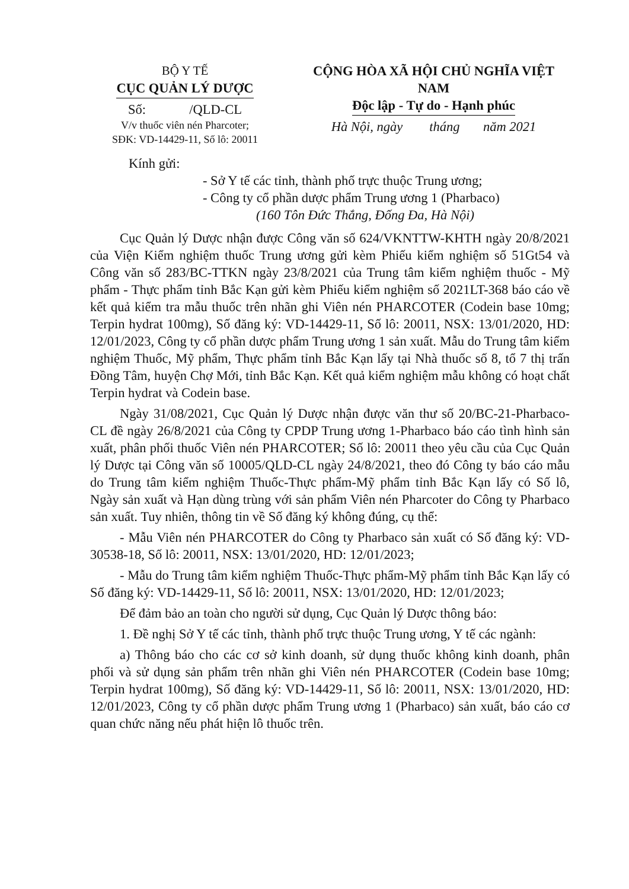BỘ Y TẾ
CỤC QUẢN LÝ DƯỢC
Số: /QLD-CL
V/v thuốc viên nén Pharcoter;
SĐK: VD-14429-11, Số lô: 20011
CỘNG HÒA XÃ HỘI CHỦ NGHĨA VIỆT NAM
Độc lập - Tự do - Hạnh phúc
Hà Nội, ngày tháng năm 2021
Kính gửi:
- Sở Y tế các tỉnh, thành phố trực thuộc Trung ương;
- Công ty cổ phần dược phẩm Trung ương 1 (Pharbaco)
(160 Tôn Đức Thắng, Đống Đa, Hà Nội)
Cục Quản lý Dược nhận được Công văn số 624/VKNTTW-KHTH ngày 20/8/2021 của Viện Kiểm nghiệm thuốc Trung ương gửi kèm Phiếu kiểm nghiệm số 51Gt54 và Công văn số 283/BC-TTKN ngày 23/8/2021 của Trung tâm kiểm nghiệm thuốc - Mỹ phẩm - Thực phẩm tỉnh Bắc Kạn gửi kèm Phiếu kiểm nghiệm số 2021LT-368 báo cáo về kết quả kiểm tra mẫu thuốc trên nhãn ghi Viên nén PHARCOTER (Codein base 10mg; Terpin hydrat 100mg), Số đăng ký: VD-14429-11, Số lô: 20011, NSX: 13/01/2020, HD: 12/01/2023, Công ty cổ phần dược phẩm Trung ương 1 sản xuất. Mẫu do Trung tâm kiểm nghiệm Thuốc, Mỹ phẩm, Thực phẩm tỉnh Bắc Kạn lấy tại Nhà thuốc số 8, tổ 7 thị trấn Đồng Tâm, huyện Chợ Mới, tỉnh Bắc Kạn. Kết quả kiểm nghiệm mẫu không có hoạt chất Terpin hydrat và Codein base.
Ngày 31/08/2021, Cục Quản lý Dược nhận được văn thư số 20/BC-21-Pharbaco-CL đề ngày 26/8/2021 của Công ty CPDP Trung ương 1-Pharbaco báo cáo tình hình sản xuất, phân phối thuốc Viên nén PHARCOTER; Số lô: 20011 theo yêu cầu của Cục Quản lý Dược tại Công văn số 10005/QLD-CL ngày 24/8/2021, theo đó Công ty báo cáo mẫu do Trung tâm kiểm nghiệm Thuốc-Thực phẩm-Mỹ phẩm tỉnh Bắc Kạn lấy có Số lô, Ngày sản xuất và Hạn dùng trùng với sản phẩm Viên nén Pharcoter do Công ty Pharbaco sản xuất. Tuy nhiên, thông tin về Số đăng ký không đúng, cụ thể:
- Mẫu Viên nén PHARCOTER do Công ty Pharbaco sản xuất có Số đăng ký: VD-30538-18, Số lô: 20011, NSX: 13/01/2020, HD: 12/01/2023;
- Mẫu do Trung tâm kiểm nghiệm Thuốc-Thực phẩm-Mỹ phẩm tỉnh Bắc Kạn lấy có Số đăng ký: VD-14429-11, Số lô: 20011, NSX: 13/01/2020, HD: 12/01/2023;
Để đảm bảo an toàn cho người sử dụng, Cục Quản lý Dược thông báo:
1. Đề nghị Sở Y tế các tỉnh, thành phố trực thuộc Trung ương, Y tế các ngành:
a) Thông báo cho các cơ sở kinh doanh, sử dụng thuốc không kinh doanh, phân phối và sử dụng sản phẩm trên nhãn ghi Viên nén PHARCOTER (Codein base 10mg; Terpin hydrat 100mg), Số đăng ký: VD-14429-11, Số lô: 20011, NSX: 13/01/2020, HD: 12/01/2023, Công ty cổ phần dược phẩm Trung ương 1 (Pharbaco) sản xuất, báo cáo cơ quan chức năng nếu phát hiện lô thuốc trên.